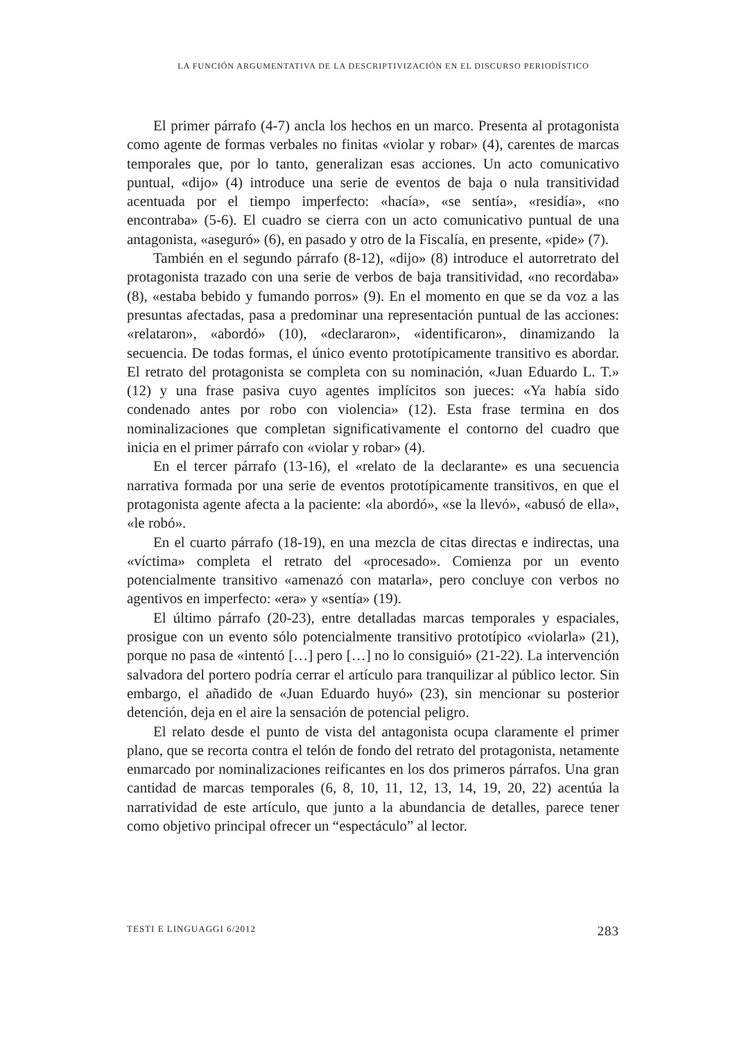LA FUNCIÓN ARGUMENTATIVA DE LA DESCRIPTIVIZACIÓN EN EL DISCURSO PERIODÍSTICO
El primer párrafo (4-7) ancla los hechos en un marco. Presenta al protagonista como agente de formas verbales no finitas «violar y robar» (4), carentes de marcas temporales que, por lo tanto, generalizan esas acciones. Un acto comunicativo puntual, «dijo» (4) introduce una serie de eventos de baja o nula transitividad acentuada por el tiempo imperfecto: «hacía», «se sentía», «residía», «no encontraba» (5-6). El cuadro se cierra con un acto comunicativo puntual de una antagonista, «aseguró» (6), en pasado y otro de la Fiscalía, en presente, «pide» (7).
También en el segundo párrafo (8-12), «dijo» (8) introduce el autorretrato del protagonista trazado con una serie de verbos de baja transitividad, «no recordaba» (8), «estaba bebido y fumando porros» (9). En el momento en que se da voz a las presuntas afectadas, pasa a predominar una representación puntual de las acciones: «relataron», «abordó» (10), «declararon», «identificaron», dinamizando la secuencia. De todas formas, el único evento prototípicamente transitivo es abordar. El retrato del protagonista se completa con su nominación, «Juan Eduardo L. T.» (12) y una frase pasiva cuyo agentes implícitos son jueces: «Ya había sido condenado antes por robo con violencia» (12). Esta frase termina en dos nominalizaciones que completan significativamente el contorno del cuadro que inicia en el primer párrafo con «violar y robar» (4).
En el tercer párrafo (13-16), el «relato de la declarante» es una secuencia narrativa formada por una serie de eventos prototípicamente transitivos, en que el protagonista agente afecta a la paciente: «la abordó», «se la llevó», «abusó de ella», «le robó».
En el cuarto párrafo (18-19), en una mezcla de citas directas e indirectas, una «víctima» completa el retrato del «procesado». Comienza por un evento potencialmente transitivo «amenazó con matarla», pero concluye con verbos no agentivos en imperfecto: «era» y «sentía» (19).
El último párrafo (20-23), entre detalladas marcas temporales y espaciales, prosigue con un evento sólo potencialmente transitivo prototípico «violarla» (21), porque no pasa de «intentó […] pero […] no lo consiguió» (21-22). La intervención salvadora del portero podría cerrar el artículo para tranquilizar al público lector. Sin embargo, el añadido de «Juan Eduardo huyó» (23), sin mencionar su posterior detención, deja en el aire la sensación de potencial peligro.
El relato desde el punto de vista del antagonista ocupa claramente el primer plano, que se recorta contra el telón de fondo del retrato del protagonista, netamente enmarcado por nominalizaciones reificantes en los dos primeros párrafos. Una gran cantidad de marcas temporales (6, 8, 10, 11, 12, 13, 14, 19, 20, 22) acentúa la narratividad de este artículo, que junto a la abundancia de detalles, parece tener como objetivo principal ofrecer un “espectáculo” al lector.
TESTI E LINGUAGGI 6/2012 283